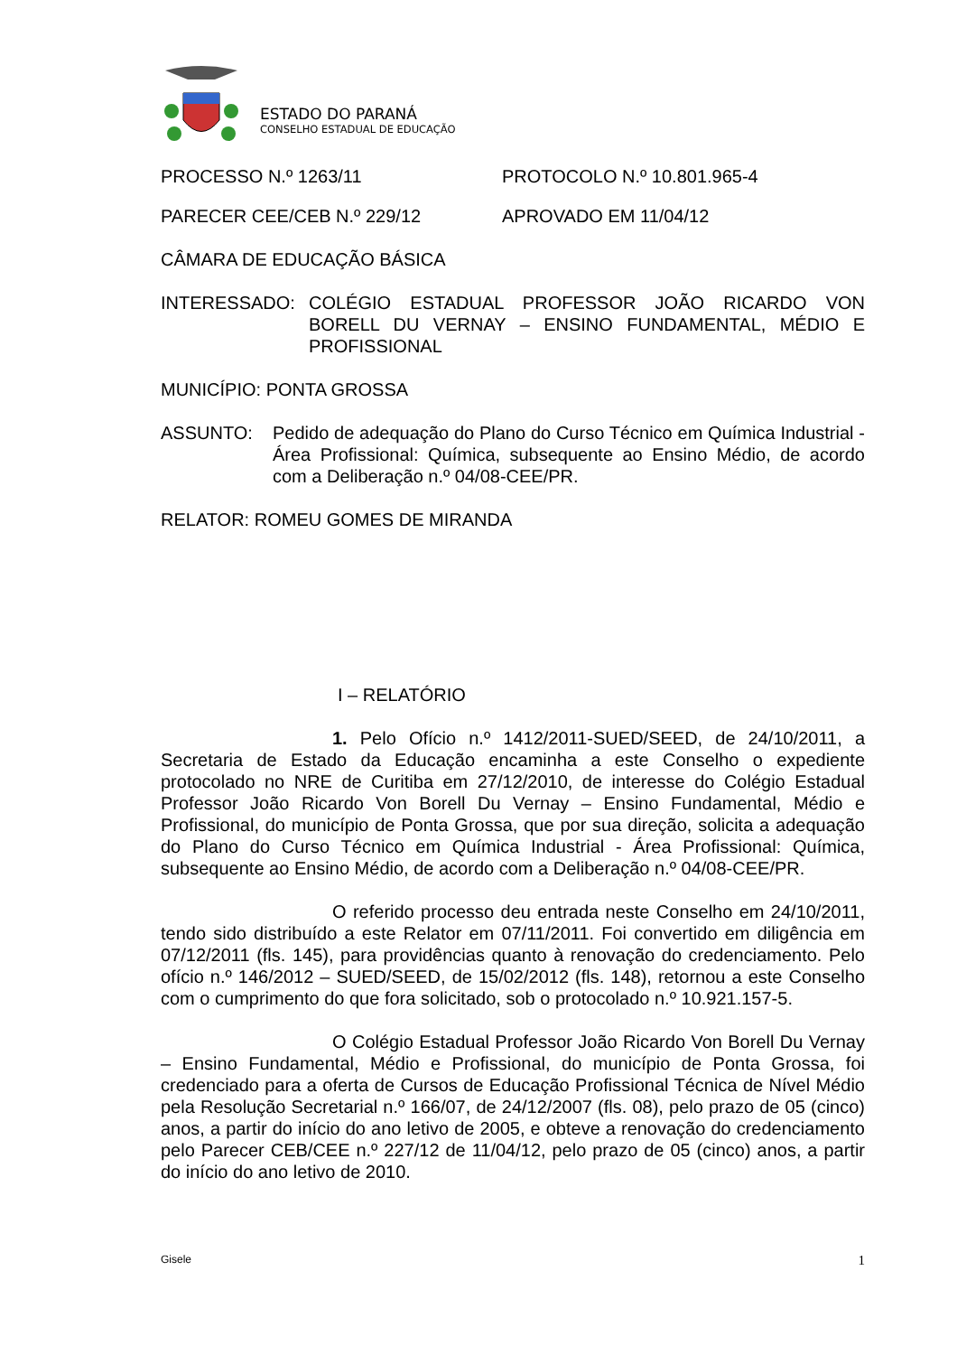ESTADO DO PARANÁ
CONSELHO ESTADUAL DE EDUCAÇÃO
PROCESSO N.º 1263/11 PROTOCOLO N.º 10.801.965-4
PARECER CEE/CEB N.º 229/12 APROVADO EM 11/04/12
CÂMARA DE EDUCAÇÃO BÁSICA
INTERESSADO: COLÉGIO ESTADUAL PROFESSOR JOÃO RICARDO VON BORELL DU VERNAY – ENSINO FUNDAMENTAL, MÉDIO E PROFISSIONAL
MUNICÍPIO: PONTA GROSSA
ASSUNTO: Pedido de adequação do Plano do Curso Técnico em Química Industrial - Área Profissional: Química, subsequente ao Ensino Médio, de acordo com a Deliberação n.º 04/08-CEE/PR.
RELATOR: ROMEU GOMES DE MIRANDA
I – RELATÓRIO
1. Pelo Ofício n.º 1412/2011-SUED/SEED, de 24/10/2011, a Secretaria de Estado da Educação encaminha a este Conselho o expediente protocolado no NRE de Curitiba em 27/12/2010, de interesse do Colégio Estadual Professor João Ricardo Von Borell Du Vernay – Ensino Fundamental, Médio e Profissional, do município de Ponta Grossa, que por sua direção, solicita a adequação do Plano do Curso Técnico em Química Industrial - Área Profissional: Química, subsequente ao Ensino Médio, de acordo com a Deliberação n.º 04/08-CEE/PR.
O referido processo deu entrada neste Conselho em 24/10/2011, tendo sido distribuído a este Relator em 07/11/2011. Foi convertido em diligência em 07/12/2011 (fls. 145), para providências quanto à renovação do credenciamento. Pelo ofício n.º 146/2012 – SUED/SEED, de 15/02/2012 (fls. 148), retornou a este Conselho com o cumprimento do que fora solicitado, sob o protocolado n.º 10.921.157-5.
O Colégio Estadual Professor João Ricardo Von Borell Du Vernay – Ensino Fundamental, Médio e Profissional, do município de Ponta Grossa, foi credenciado para a oferta de Cursos de Educação Profissional Técnica de Nível Médio pela Resolução Secretarial n.º 166/07, de 24/12/2007 (fls. 08), pelo prazo de 05 (cinco) anos, a partir do início do ano letivo de 2005, e obteve a renovação do credenciamento pelo Parecer CEB/CEE n.º 227/12 de 11/04/12, pelo prazo de 05 (cinco) anos, a partir do início do ano letivo de 2010.
Gisele 1